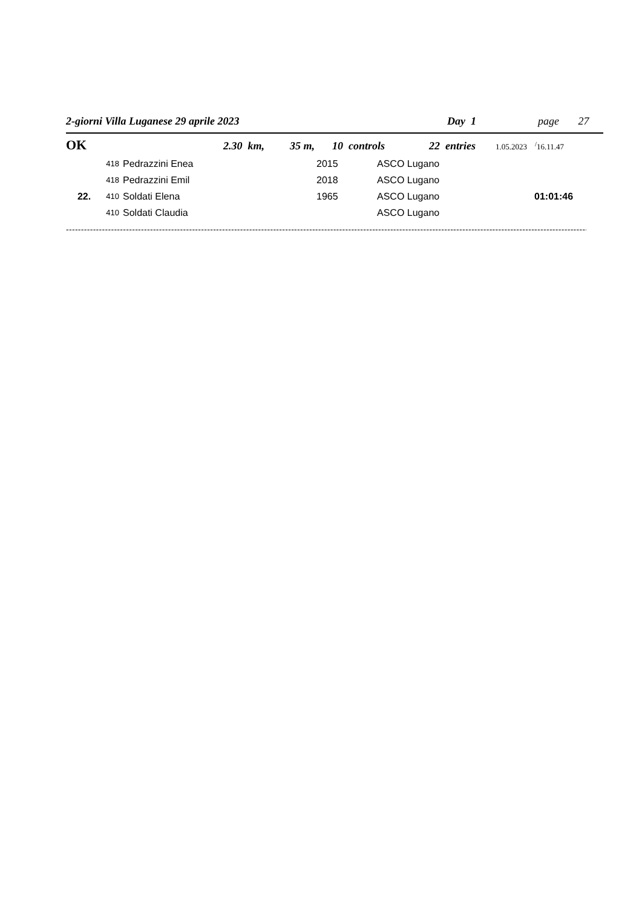2-giorni Villa Luganese 29 aprile 2023 Day 1 page 27
OK 2.30 km, 35 m, 10 controls 22 entries 1.05.2023 <sup>/</sup>16.11.47
| | 418 | Pedrazzini Enea | 2015 | ASCO Lugano | |
| | 418 | Pedrazzini Emil | 2018 | ASCO Lugano | |
| 22. | 410 | Soldati Elena | 1965 | ASCO Lugano | 01:01:46 |
| | 410 | Soldati Claudia | | ASCO Lugano | |
--------------------------------------------------------------------------------------------------------------------------------------------------------------------------------------